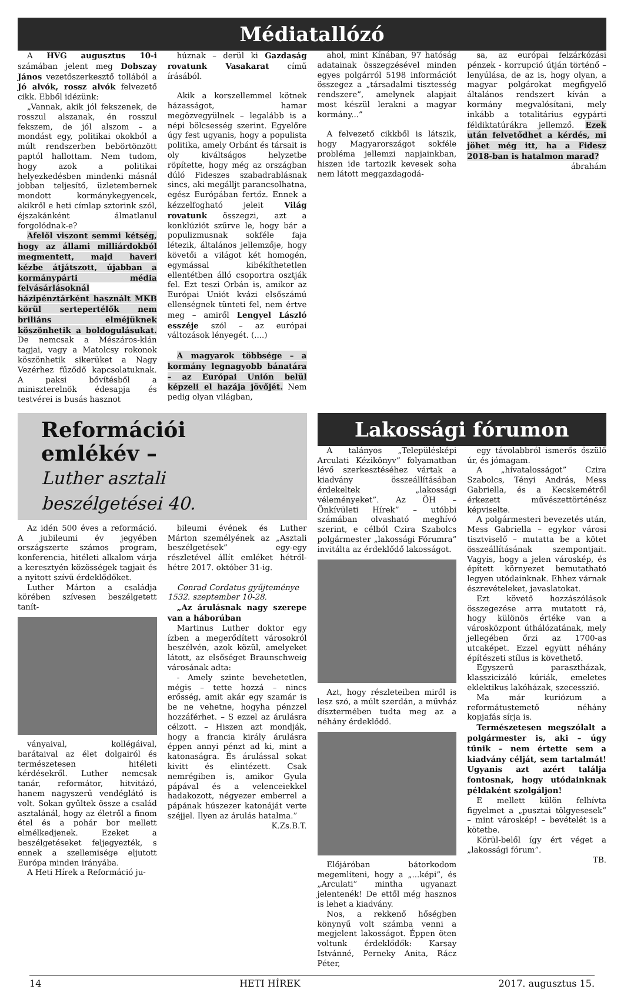Médiatallózó
A HVG augusztus 10-i számában jelent meg Dobszay János vezetőszerkesztő tollából a Jó alvók, rossz alvók felvezető cikk. Ebből idézünk:
„Vannak, akik jól fekszenek, de rosszul alszanak, én rosszul fekszem, de jól alszom – a mondást egy, politikai okokból a múlt rendszerben bebörtönzött paptól hallottam. Nem tudom, hogy azok a politikai helyezkedésben mindenki másnál jobban teljesítő, üzletembernek mondott kormánykegyencek, akikről e heti címlap sztorink szól, éjszakánként álmatlanul forgolódnak-e?
Afelől viszont semmi kétség, hogy az állami milliárdokból megmentett, majd haveri kézbe átjátszott, újabban a kormánypárti média felvásárlásoknál házipénztárként használt MKB körül sertepertélők nem briliáns elméjüknek köszönhetik a boldogulásukat. De nemcsak a Mészáros-klán tagjai, vagy a Matolcsy rokonok köszönhetik sikerüket a Nagy Vezérhez fűződő kapcsolatuknak. A paksi bővítésből a miniszterelnök édesapja és testvérei is busás hasznot
húznak – derül ki Gazdaság rovatunk Vasakarat című írásából.
Akik a korszellemmel kötnek házasságot, hamar megözvegyülnek – legalább is a népi bölcsesség szerint. Egyelőre úgy fest ugyanis, hogy a populista politika, amely Orbánt és társait is oly kiváltságos helyzetbe röpítette, hogy még az országban dúló Fideszes szabadrablásnak sincs, aki megálljt parancsolhatna, egész Európában fertőz. Ennek a kézzelfogható jeleit Világ rovatunk összegzi, azt a konklúziót szűrve le, hogy bár a populizmusnak sokféle faja létezik, általános jellemzője, hogy követői a világot két homogén, egymással kibékíthetetlen ellentétben álló csoportra osztják fel. Ezt teszi Orbán is, amikor az Európai Uniót kvázi elsőszámú ellenségnek tünteti fel, nem értve meg – amiről Lengyel László esszéje szól – az európai változások lényegét. (....)
A magyarok többsége – a kormány legnagyobb bánatára – az Európai Unión belül képzeli el hazája jövőjét. Nem pedig olyan világban,
ahol, mint Kínában, 97 hatóság adatainak összegzésével minden egyes polgárról 5198 információt összegez a „társadalmi tisztesség rendszere”, amelynek alapjait most készül lerakni a magyar kormány...”
A felvezető cikkből is látszik, hogy Magyarországot sokféle probléma jellemzi napjainkban, hiszen ide tartozik kevesek soha nem látott meggazdagodá-
sa, az európai felzárkózási pénzek - korrupció útján történő – lenyúlása, de az is, hogy olyan, a magyar polgárokat megfigyelő általános rendszert kíván a kormány megvalósítani, mely inkább a totalitárius egypárti féldiktatúrákra jellemző. Ezek után felvetődhet a kérdés, mi jöhet még itt, ha a Fidesz 2018-ban is hatalmon marad?
ábrahám
Reformációi emlékév –
Luther asztali beszélgetései 40.
Az idén 500 éves a reformáció. A jubileumi év jegyében országszerte számos program, konferencia, hitéleti alkalom várja a keresztyén közösségek tagjait és a nyitott szívű érdeklődőket.
Luther Márton a családja körében szívesen beszélgetett tanít-
ványaival, kollégáival, barátaival az élet dolgairól és természetesen hitéleti kérdésekről. Luther nemcsak tanár, reformátor, hitvitázó, hanem nagyszerű vendéglátó is volt. Sokan gyűltek össze a család asztalánál, hogy az életről a finom étel és a pohár bor mellett elmélkedjenek. Ezeket a beszélgetéseket feljegyezték, s ennek a szellemisége eljutott Európa minden irányába.
A Heti Hírek a Reformáció ju-
bileumi évének és Luther Márton személyének az „Asztali beszélgetések” egy-egy részletével állít emléket hétről-hétre 2017. október 31-ig.
Conrad Cordatus gyűjteménye
1532. szeptember 10-28.
„Az árulásnak nagy szerepe van a háborúban
Martinus Luther doktor egy ízben a megerődített városokról beszélvén, azok közül, amelyeket látott, az elsőséget Braunschweig városának adta:
- Amely szinte bevehetetlen, mégis – tette hozzá – nincs erősség, amit akár egy szamár is be ne vehetne, hogyha pénzzel hozzáférhet. – S ezzel az árulásra célzott. – Hiszen azt mondják, hogy a francia király árulásra éppen annyi pénzt ad ki, mint a katonaságra. És árulással sokat kivitt és elintézett. Csak nemrégiben is, amikor Gyula pápával és a velenceiekkel hadakozott, négyezer emberrel a pápának húszezer katonáját verte széjjel. Ilyen az árulás hatalma.”
K.Zs.B.T.
Lakossági fórumon
A talányos „Településképi Arculati Kézikönyv” folyamatban lévő szerkesztéséhez vártak a kiadvány összeállításában érdekeltek „lakossági véleményeket”. Az ÖH – Önkívületi Hírek” – utóbbi számában olvasható meghívó szerint, e célból Czira Szabolcs polgármester „lakossági Fórumra” invitálta az érdeklődő lakosságot.
Azt, hogy részleteiben miről is lesz szó, a múlt szerdán, a művház dísztermében tudta meg az a néhány érdeklődő.
Előjáróban bátorkodom megemlíteni, hogy a „...képi”, és „Arculati” mintha ugyanazt jelentenék! De ettől még hasznos is lehet a kiadvány.
Nos, a rekkenő hőségben könynyű volt számba venni a megjelent lakosságot. Éppen öten voltunk érdeklődők: Karsay Istvánné, Perneky Anita, Rácz Péter,
egy távolabbról ismerős őszülő úr, és jómagam.
A „hívatalosságot” Czira Szabolcs, Tényi András, Mess Gabriella, és a Kecskemétről érkezett művészettörténész képviselte.
A polgármesteri bevezetés után, Mess Gabriella – egykor városi tisztviselő – mutatta be a kötet összeállításának szempontjait. Vagyis, hogy a jelen városkép, és épített környezet bemutatható legyen utódainknak. Ehhez várnak észrevételeket, javaslatokat.
Ezt követő hozzászólások összegezése arra mutatott rá, hogy különös értéke van a városközpont úthálózatának, mely jellegében őrzi az 1700-as utcaképet. Ezzel együtt néhány építészeti stílus is követhető.
Egyszerű parasztházak, klasszicizáló kúriák, emeletes eklektikus lakóházak, szecesszió.
Ma már kuriózum a reformátustemető néhány kopjafás sírja is.
Természetesen megszólalt a polgármester is, aki – úgy tűnik – nem értette sem a kiadvány célját, sem tartalmát! Ugyanis azt azért találja fontosnak, hogy utódainknak példaként szolgáljon!
E mellett külön felhívta figyelmet a „pusztai tölgyesesek” – mint városkép! – bevételét is a kötetbe.
Körül-belől így ért véget a „lakossági fórum”.
TB.
14 HETI HÍREK 2017. augusztus 15.